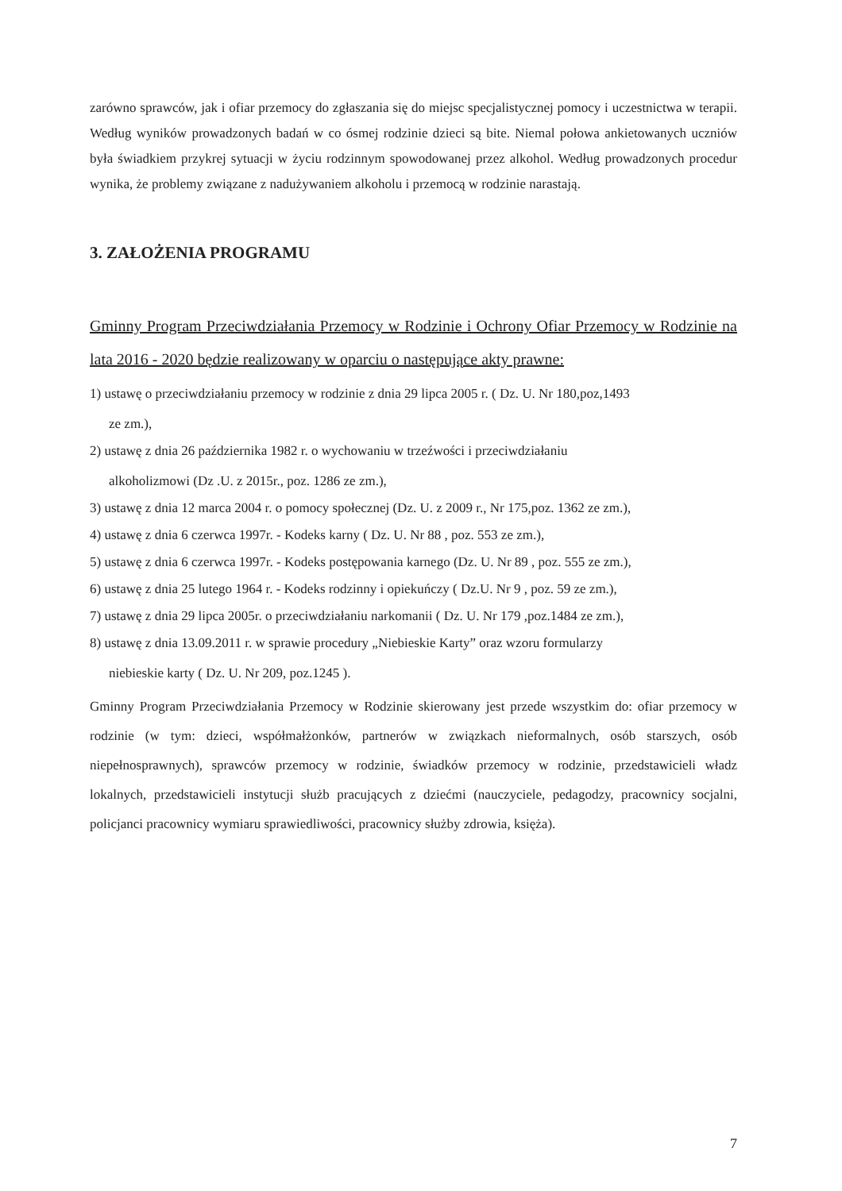zarówno sprawców, jak i ofiar przemocy do zgłaszania się do miejsc specjalistycznej pomocy i uczestnictwa w terapii. Według wyników prowadzonych badań w co ósmej rodzinie dzieci są bite. Niemal połowa ankietowanych uczniów była świadkiem przykrej sytuacji w życiu rodzinnym spowodowanej przez alkohol. Według prowadzonych procedur wynika, że problemy związane z nadużywaniem alkoholu i przemocą w rodzinie narastają.
3. ZAŁOŻENIA PROGRAMU
Gminny Program Przeciwdziałania Przemocy w Rodzinie i Ochrony Ofiar Przemocy w Rodzinie na lata 2016 - 2020 będzie realizowany w oparciu o następujące akty prawne:
1) ustawę o przeciwdziałaniu przemocy w rodzinie z dnia 29 lipca 2005 r. ( Dz. U. Nr 180,poz,1493
ze zm.),
2) ustawę z dnia 26 października 1982 r. o wychowaniu w trzeźwości i przeciwdziałaniu
alkoholizmowi (Dz .U. z 2015r., poz. 1286 ze zm.),
3) ustawę z dnia 12 marca 2004 r. o pomocy społecznej (Dz. U. z 2009 r., Nr 175,poz. 1362 ze zm.),
4) ustawę z dnia 6 czerwca 1997r. - Kodeks karny ( Dz. U. Nr 88 , poz. 553 ze zm.),
5) ustawę z dnia 6 czerwca 1997r. - Kodeks postępowania karnego (Dz. U. Nr 89 , poz. 555 ze zm.),
6) ustawę z dnia 25 lutego 1964 r. - Kodeks rodzinny i opiekuńczy ( Dz.U. Nr 9 , poz. 59 ze zm.),
7) ustawę z dnia 29 lipca 2005r. o przeciwdziałaniu narkomanii ( Dz. U. Nr 179 ,poz.1484 ze zm.),
8) ustawę z dnia 13.09.2011 r. w sprawie procedury „Niebieskie Karty” oraz wzoru formularzy
niebieskie karty ( Dz. U. Nr 209, poz.1245 ).
Gminny Program Przeciwdziałania Przemocy w Rodzinie skierowany jest przede wszystkim do: ofiar przemocy w rodzinie (w tym: dzieci, współmałżonków, partnerów w związkach nieformalnych, osób starszych, osób niepełnosprawnych), sprawców przemocy w rodzinie, świadków przemocy w rodzinie, przedstawicieli władz lokalnych, przedstawicieli instytucji służb pracujących z dziećmi (nauczyciele, pedagodzy, pracownicy socjalni, policjanci pracownicy wymiaru sprawiedliwości, pracownicy służby zdrowia, księża).
7